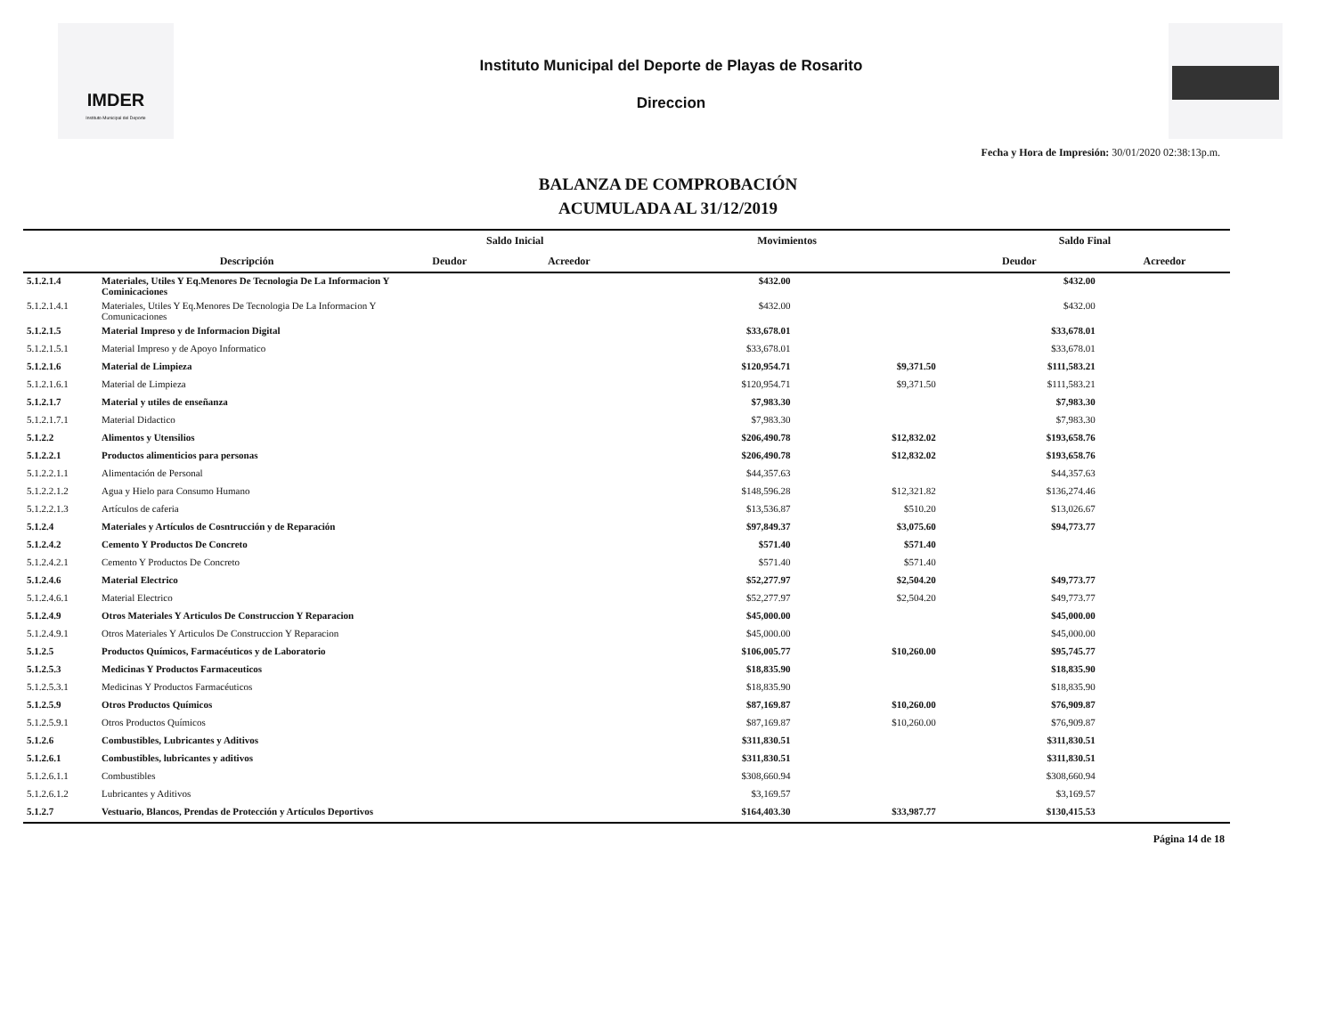IMDER
Instituto Municipal del Deporte
Instituto Municipal del Deporte de Playas de Rosarito
Direccion
Fecha y Hora de Impresión: 30/01/2020 02:38:13p.m.
BALANZA DE COMPROBACIÓN
ACUMULADA AL 31/12/2019
| | | Saldo Inicial | | Movimientos | | Saldo Final | |
| --- | --- | --- | --- | --- | --- | --- | --- |
| | Descripción | Deudor | Acreedor | | | Deudor | Acreedor |
| 5.1.2.1.4 | Materiales, Utiles Y Eq.Menores De Tecnologia De La Informacion Y Cominicaciones | | | $432.00 | | $432.00 | |
| 5.1.2.1.4.1 | Materiales, Utiles Y Eq.Menores De Tecnologia De La Informacion Y Comunicaciones | | | $432.00 | | $432.00 | |
| 5.1.2.1.5 | Material Impreso y de Informacion Digital | | | $33,678.01 | | $33,678.01 | |
| 5.1.2.1.5.1 | Material Impreso y de Apoyo Informatico | | | $33,678.01 | | $33,678.01 | |
| 5.1.2.1.6 | Material de Limpieza | | | $120,954.71 | $9,371.50 | $111,583.21 | |
| 5.1.2.1.6.1 | Material de Limpieza | | | $120,954.71 | $9,371.50 | $111,583.21 | |
| 5.1.2.1.7 | Material y utiles de enseñanza | | | $7,983.30 | | $7,983.30 | |
| 5.1.2.1.7.1 | Material Didactico | | | $7,983.30 | | $7,983.30 | |
| 5.1.2.2 | Alimentos y Utensilios | | | $206,490.78 | $12,832.02 | $193,658.76 | |
| 5.1.2.2.1 | Productos alimenticios para personas | | | $206,490.78 | $12,832.02 | $193,658.76 | |
| 5.1.2.2.1.1 | Alimentación de Personal | | | $44,357.63 | | $44,357.63 | |
| 5.1.2.2.1.2 | Agua y Hielo para Consumo Humano | | | $148,596.28 | $12,321.82 | $136,274.46 | |
| 5.1.2.2.1.3 | Artículos de caferia | | | $13,536.87 | $510.20 | $13,026.67 | |
| 5.1.2.4 | Materiales y Artículos de Cosntrucción y de Reparación | | | $97,849.37 | $3,075.60 | $94,773.77 | |
| 5.1.2.4.2 | Cemento Y Productos De Concreto | | | $571.40 | $571.40 | | |
| 5.1.2.4.2.1 | Cemento Y Productos De Concreto | | | $571.40 | $571.40 | | |
| 5.1.2.4.6 | Material Electrico | | | $52,277.97 | $2,504.20 | $49,773.77 | |
| 5.1.2.4.6.1 | Material Electrico | | | $52,277.97 | $2,504.20 | $49,773.77 | |
| 5.1.2.4.9 | Otros Materiales Y Articulos De Construccion Y Reparacion | | | $45,000.00 | | $45,000.00 | |
| 5.1.2.4.9.1 | Otros Materiales Y Articulos De Construccion Y Reparacion | | | $45,000.00 | | $45,000.00 | |
| 5.1.2.5 | Productos Químicos, Farmacéuticos y de Laboratorio | | | $106,005.77 | $10,260.00 | $95,745.77 | |
| 5.1.2.5.3 | Medicinas Y Productos Farmaceuticos | | | $18,835.90 | | $18,835.90 | |
| 5.1.2.5.3.1 | Medicinas Y Productos Farmacéuticos | | | $18,835.90 | | $18,835.90 | |
| 5.1.2.5.9 | Otros Productos Químicos | | | $87,169.87 | $10,260.00 | $76,909.87 | |
| 5.1.2.5.9.1 | Otros Productos Químicos | | | $87,169.87 | $10,260.00 | $76,909.87 | |
| 5.1.2.6 | Combustibles, Lubricantes y Aditivos | | | $311,830.51 | | $311,830.51 | |
| 5.1.2.6.1 | Combustibles, lubricantes y aditivos | | | $311,830.51 | | $311,830.51 | |
| 5.1.2.6.1.1 | Combustibles | | | $308,660.94 | | $308,660.94 | |
| 5.1.2.6.1.2 | Lubricantes y Aditivos | | | $3,169.57 | | $3,169.57 | |
| 5.1.2.7 | Vestuario, Blancos, Prendas de Protección y Artículos Deportivos | | | $164,403.30 | $33,987.77 | $130,415.53 | |
Página 14 de 18